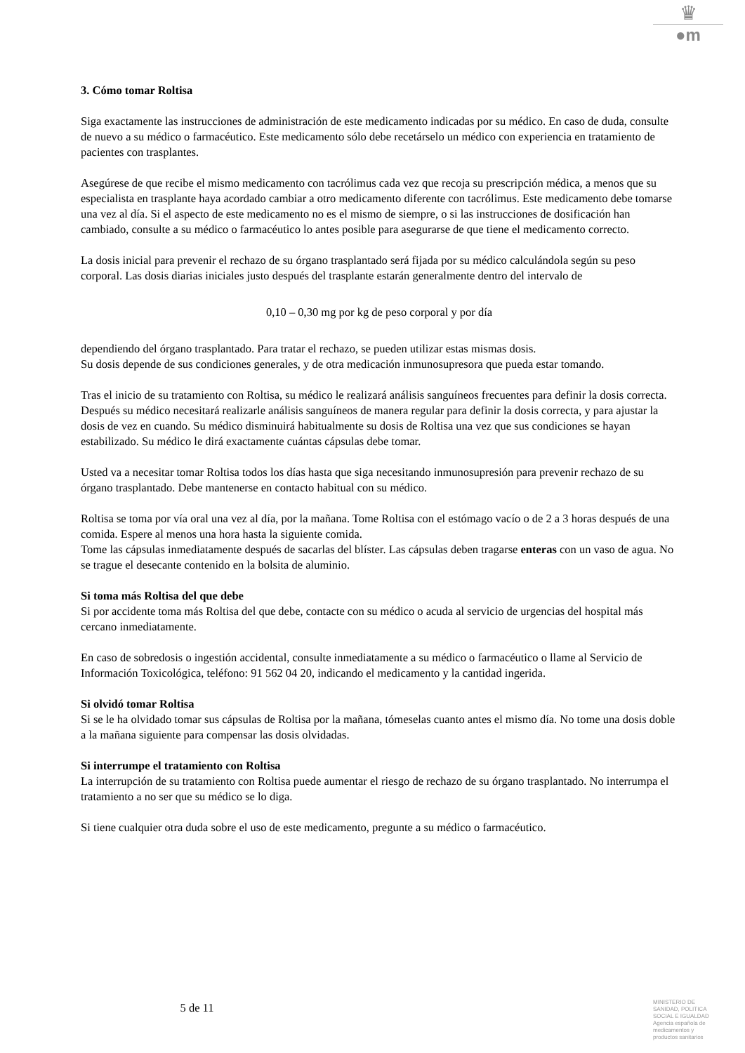♛
●m
3. Cómo tomar Roltisa
Siga exactamente las instrucciones de administración de este medicamento indicadas por su médico. En caso de duda, consulte de nuevo a su médico o farmacéutico. Este medicamento sólo debe recetárselo un médico con experiencia en tratamiento de pacientes con trasplantes.
Asegúrese de que recibe el mismo medicamento con tacrólimus cada vez que recoja su prescripción médica, a menos que su especialista en trasplante haya acordado cambiar a otro medicamento diferente con tacrólimus. Este medicamento debe tomarse una vez al día. Si el aspecto de este medicamento no es el mismo de siempre, o si las instrucciones de dosificación han cambiado, consulte a su médico o farmacéutico lo antes posible para asegurarse de que tiene el medicamento correcto.
La dosis inicial para prevenir el rechazo de su órgano trasplantado será fijada por su médico calculándola según su peso corporal. Las dosis diarias iniciales justo después del trasplante estarán generalmente dentro del intervalo de
0,10 – 0,30 mg por kg de peso corporal y por día
dependiendo del órgano trasplantado. Para tratar el rechazo, se pueden utilizar estas mismas dosis.
Su dosis depende de sus condiciones generales, y de otra medicación inmunosupresora que pueda estar tomando.
Tras el inicio de su tratamiento con Roltisa, su médico le realizará análisis sanguíneos frecuentes para definir la dosis correcta. Después su médico necesitará realizarle análisis sanguíneos de manera regular para definir la dosis correcta, y para ajustar la dosis de vez en cuando. Su médico disminuirá habitualmente su dosis de Roltisa una vez que sus condiciones se hayan estabilizado. Su médico le dirá exactamente cuántas cápsulas debe tomar.
Usted va a necesitar tomar Roltisa todos los días hasta que siga necesitando inmunosupresión para prevenir rechazo de su órgano trasplantado. Debe mantenerse en contacto habitual con su médico.
Roltisa se toma por vía oral una vez al día, por la mañana. Tome Roltisa con el estómago vacío o de 2 a 3 horas después de una comida. Espere al menos una hora hasta la siguiente comida.
Tome las cápsulas inmediatamente después de sacarlas del blíster. Las cápsulas deben tragarse enteras con un vaso de agua. No se trague el desecante contenido en la bolsita de aluminio.
Si toma más Roltisa del que debe
Si por accidente toma más Roltisa del que debe, contacte con su médico o acuda al servicio de urgencias del hospital más cercano inmediatamente.
En caso de sobredosis o ingestión accidental, consulte inmediatamente a su médico o farmacéutico o llame al Servicio de Información Toxicológica, teléfono: 91 562 04 20, indicando el medicamento y la cantidad ingerida.
Si olvidó tomar Roltisa
Si se le ha olvidado tomar sus cápsulas de Roltisa por la mañana, tómeselas cuanto antes el mismo día. No tome una dosis doble a la mañana siguiente para compensar las dosis olvidadas.
Si interrumpe el tratamiento con Roltisa
La interrupción de su tratamiento con Roltisa puede aumentar el riesgo de rechazo de su órgano trasplantado. No interrumpa el tratamiento a no ser que su médico se lo diga.
Si tiene cualquier otra duda sobre el uso de este medicamento, pregunte a su médico o farmacéutico.
5 de 11
MINISTERIO DE
SANIDAD, POLITICA
SOCIAL E IGUALDAD
Agencia española de
medicamentos y
productos sanitarios